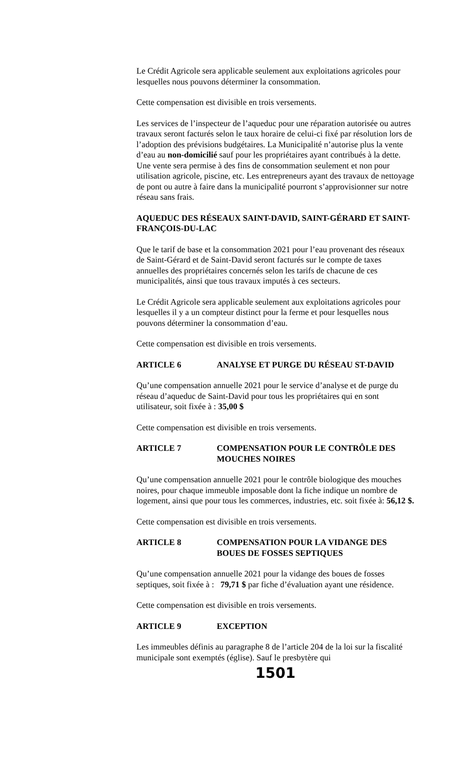Le Crédit Agricole sera applicable seulement aux exploitations agricoles pour lesquelles nous pouvons déterminer la consommation.
Cette compensation est divisible en trois versements.
Les services de l’inspecteur de l’aqueduc pour une réparation autorisée ou autres travaux seront facturés selon le taux horaire de celui-ci fixé par résolution lors de l’adoption des prévisions budgétaires. La Municipalité n’autorise plus la vente d’eau au non-domicilié sauf pour les propriétaires ayant contribués à la dette. Une vente sera permise à des fins de consommation seulement et non pour utilisation agricole, piscine, etc. Les entrepreneurs ayant des travaux de nettoyage de pont ou autre à faire dans la municipalité pourront s’approvisionner sur notre réseau sans frais.
AQUEDUC DES RÉSEAUX SAINT-DAVID, SAINT-GÉRARD ET SAINT-FRANÇOIS-DU-LAC
Que le tarif de base et la consommation 2021 pour l’eau provenant des réseaux de Saint-Gérard et de Saint-David seront facturés sur le compte de taxes annuelles des propriétaires concernés selon les tarifs de chacune de ces municipalités, ainsi que tous travaux imputés à ces secteurs.
Le Crédit Agricole sera applicable seulement aux exploitations agricoles pour lesquelles il y a un compteur distinct pour la ferme et pour lesquelles nous pouvons déterminer la consommation d’eau.
Cette compensation est divisible en trois versements.
ARTICLE 6 ANALYSE ET PURGE DU RÉSEAU ST-DAVID
Qu’une compensation annuelle 2021 pour le service d’analyse et de purge du réseau d’aqueduc de Saint-David pour tous les propriétaires qui en sont utilisateur, soit fixée à : 35,00 $
Cette compensation est divisible en trois versements.
ARTICLE 7 COMPENSATION POUR LE CONTRÔLE DES MOUCHES NOIRES
Qu’une compensation annuelle 2021 pour le contrôle biologique des mouches noires, pour chaque immeuble imposable dont la fiche indique un nombre de logement, ainsi que pour tous les commerces, industries, etc. soit fixée à: 56,12 $.
Cette compensation est divisible en trois versements.
ARTICLE 8 COMPENSATION POUR LA VIDANGE DES BOUES DE FOSSES SEPTIQUES
Qu’une compensation annuelle 2021 pour la vidange des boues de fosses septiques, soit fixée à : 79,71 $ par fiche d’évaluation ayant une résidence.
Cette compensation est divisible en trois versements.
ARTICLE 9 EXCEPTION
Les immeubles définis au paragraphe 8 de l’article 204 de la loi sur la fiscalité municipale sont exemptés (église). Sauf le presbytère qui
1501